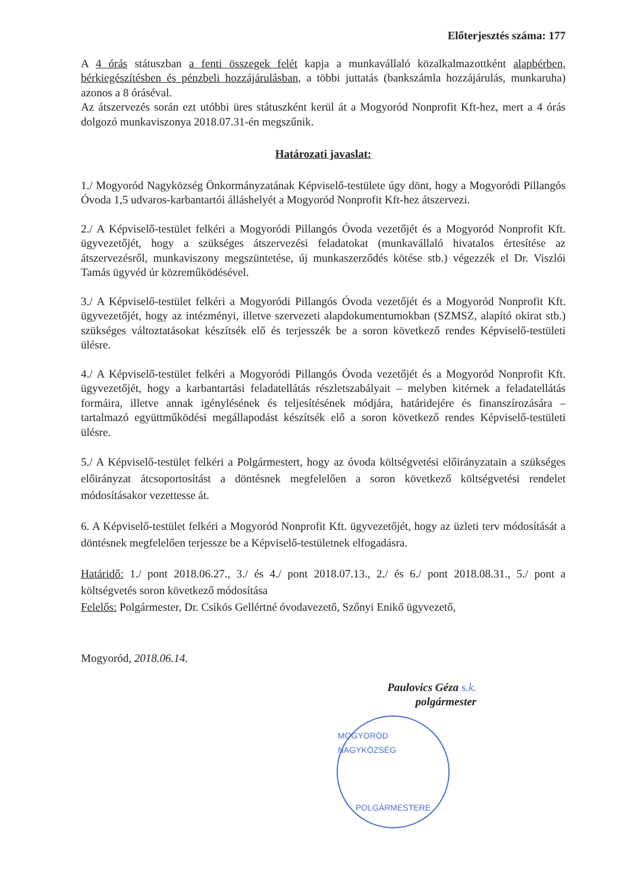Előterjesztés száma: 177
A 4 órás státuszban a fenti összegek felét kapja a munkavállaló közalkalmazottként alapbérben, bérkiegészítésben és pénzbeli hozzájárulásban, a többi juttatás (bankszámla hozzájárulás, munkaruha) azonos a 8 óráséval.
Az átszervezés során ezt utóbbi üres státuszként kerül át a Mogyoród Nonprofit Kft-hez, mert a 4 órás dolgozó munkaviszonya 2018.07.31-én megszűnik.
Határozati javaslat:
1./ Mogyoród Nagyközség Önkormányzatának Képviselő-testülete úgy dönt, hogy a Mogyoródi Pillangós Óvoda 1,5 udvaros-karbantartói álláshelyét a Mogyoród Nonprofit Kft-hez átszervezi.
2./ A Képviselő-testület felkéri a Mogyoródi Pillangós Óvoda vezetőjét és a Mogyoród Nonprofit Kft. ügyvezetőjét, hogy a szükséges átszervezési feladatokat (munkavállaló hivatalos értesítése az átszervezésről, munkaviszony megszüntetése, új munkaszerződés kötése stb.) végezzék el Dr. Viszlói Tamás ügyvéd úr közreműködésével.
3./ A Képviselő-testület felkéri a Mogyoródi Pillangós Óvoda vezetőjét és a Mogyoród Nonprofit Kft. ügyvezetőjét, hogy az intézményi, illetve szervezeti alapdokumentumokban (SZMSZ, alapító okirat stb.) szükséges változtatásokat készítsék elő és terjesszék be a soron következő rendes Képviselő-testületi ülésre.
4./ A Képviselő-testület felkéri a Mogyoródi Pillangós Óvoda vezetőjét és a Mogyoród Nonprofit Kft. ügyvezetőjét, hogy a karbantartási feladatellátás részletszabályait – melyben kitérnek a feladatellátás formáira, illetve annak igénylésének és teljesítésének módjára, határidejére és finanszírozására – tartalmazó együttműködési megállapodást készítsék elő a soron következő rendes Képviselő-testületi ülésre.
5./ A Képviselő-testület felkéri a Polgármestert, hogy az óvoda költségvetési előirányzatain a szükséges előirányzat átcsoportosítást a döntésnek megfelelően a soron következő költségvetési rendelet módosításakor vezettesse át.
6. A Képviselő-testület felkéri a Mogyoród Nonprofit Kft. ügyvezetőjét, hogy az üzleti terv módosítását a döntésnek megfelelően terjessze be a Képviselő-testületnek elfogadásra.
Határidő: 1./ pont 2018.06.27., 3./ és 4./ pont 2018.07.13., 2./ és 6./ pont 2018.08.31., 5./ pont a költségvetés soron következő módosítása
Felelős: Polgármester, Dr. Csikós Gellértné óvodavezető, Szőnyi Enikő ügyvezető,
Mogyoród, 2018.06.14.
Paulovics Géza s.k.
polgármester
MOGYORÓD NAGYKÖZSÉG
POLGÁRMESTERE